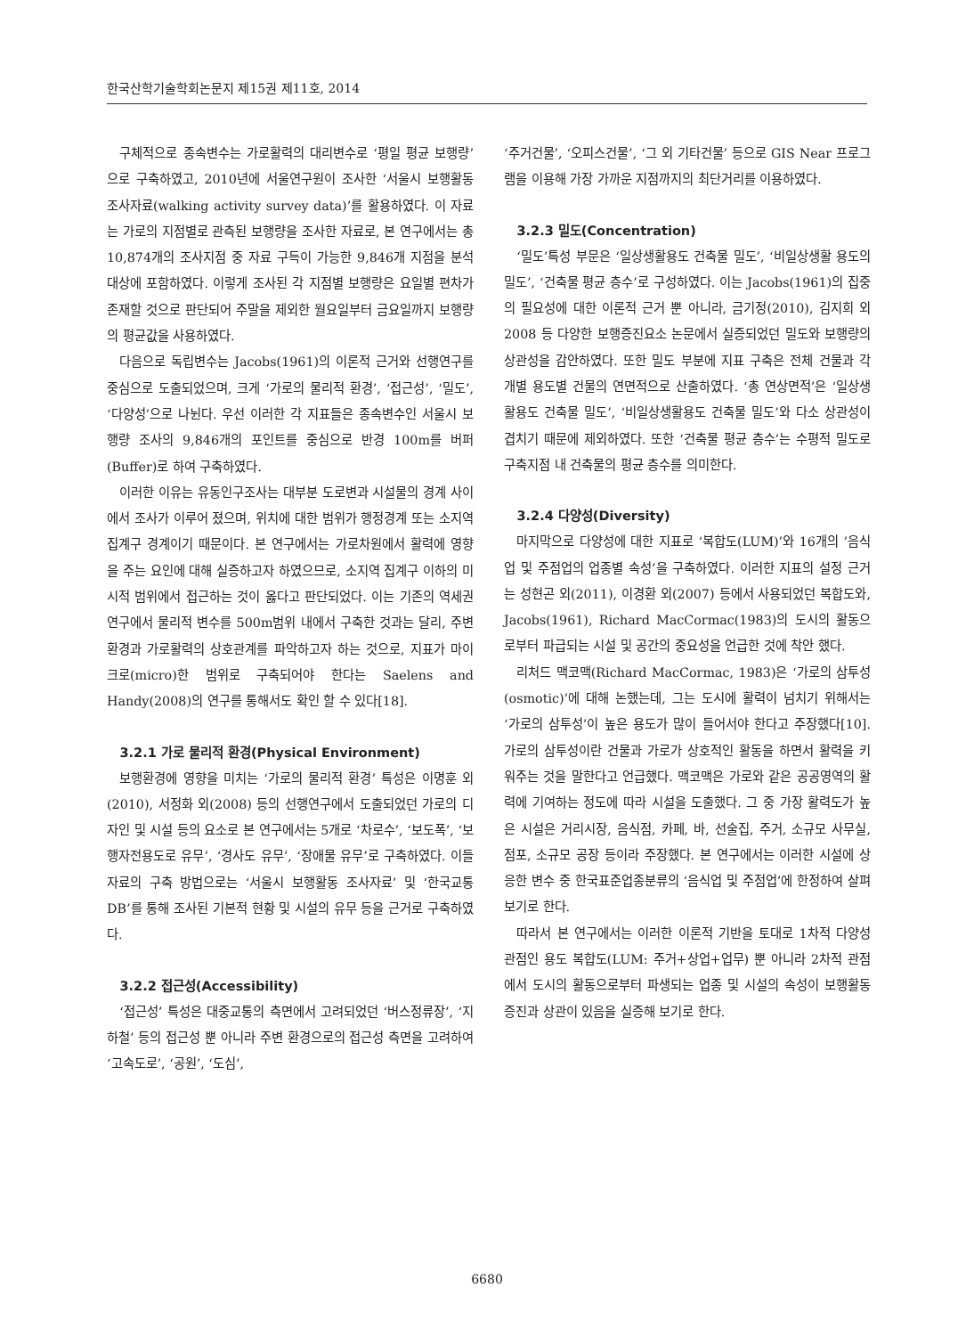한국산학기술학회논문지 제15권 제11호, 2014
구체적으로 종속변수는 가로활력의 대리변수로 ‘평일 평균 보행량’으로 구축하였고, 2010년에 서울연구원이 조사한 ‘서울시 보행활동 조사자료(walking activity survey data)’를 활용하였다. 이 자료는 가로의 지점별로 관측된 보행량을 조사한 자료로, 본 연구에서는 총 10,874개의 조사지점 중 자료 구득이 가능한 9,846개 지점을 분석대상에 포함하였다. 이렇게 조사된 각 지점별 보행량은 요일별 편차가 존재할 것으로 판단되어 주말을 제외한 월요일부터 금요일까지 보행량의 평균값을 사용하였다.
다음으로 독립변수는 Jacobs(1961)의 이론적 근거와 선행연구를 중심으로 도출되었으며, 크게 ‘가로의 물리적 환경’, ‘접근성’, ‘밀도’, ‘다양성’으로 나뉜다. 우선 이러한 각 지표들은 종속변수인 서울시 보행량 조사의 9,846개의 포인트를 중심으로 반경 100m를 버퍼(Buffer)로 하여 구축하였다.
이러한 이유는 유동인구조사는 대부분 도로변과 시설물의 경계 사이에서 조사가 이루어 졌으며, 위치에 대한 범위가 행정경계 또는 소지역 집계구 경계이기 때문이다. 본 연구에서는 가로차원에서 활력에 영향을 주는 요인에 대해 실증하고자 하였으므로, 소지역 집계구 이하의 미시적 범위에서 접근하는 것이 옳다고 판단되었다. 이는 기존의 역세권 연구에서 물리적 변수를 500m범위 내에서 구축한 것과는 달리, 주변 환경과 가로활력의 상호관계를 파악하고자 하는 것으로, 지표가 마이크로(micro)한 범위로 구축되어야 한다는 Saelens and Handy(2008)의 연구를 통해서도 확인 할 수 있다[18].
3.2.1 가로 물리적 환경(Physical Environment)
보행환경에 영향을 미치는 ‘가로의 물리적 환경’ 특성은 이명훈 외(2010), 서정화 외(2008) 등의 선행연구에서 도출되었던 가로의 디자인 및 시설 등의 요소로 본 연구에서는 5개로 ‘차로수’, ‘보도폭’, ‘보행자전용도로 유무’, ‘경사도 유무’, ‘장애물 유무’로 구축하였다. 이들 자료의 구축 방법으로는 ‘서울시 보행활동 조사자료’ 및 ‘한국교통DB’를 통해 조사된 기본적 현황 및 시설의 유무 등을 근거로 구축하였다.
3.2.2 접근성(Accessibility)
‘접근성’ 특성은 대중교통의 측면에서 고려되었던 ‘버스정류장’, ‘지하철’ 등의 접근성 뿐 아니라 주변 환경으로의 접근성 측면을 고려하여 ‘고속도로’, ‘공원’, ‘도심’,
‘주거건물’, ‘오피스건물’, ‘그 외 기타건물’ 등으로 GIS Near 프로그램을 이용해 가장 가까운 지점까지의 최단거리를 이용하였다.
3.2.3 밀도(Concentration)
‘밀도’특성 부문은 ‘일상생활용도 건축물 밀도’, ‘비일상생활 용도의 밀도’, ‘건축물 평균 층수’로 구성하였다. 이는 Jacobs(1961)의 집중의 필요성에 대한 이론적 근거 뿐 아니라, 금기정(2010), 김지희 외 2008 등 다양한 보행증진요소 논문에서 실증되었던 밀도와 보행량의 상관성을 감안하였다. 또한 밀도 부분에 지표 구축은 전체 건물과 각 개별 용도별 건물의 연면적으로 산출하였다. ‘총 연상면적’은 ‘일상생활용도 건축물 밀도’, ‘비일상생활용도 건축물 밀도’와 다소 상관성이 겹치기 때문에 제외하였다. 또한 ‘건축물 평균 층수’는 수평적 밀도로 구축지점 내 건축물의 평균 층수를 의미한다.
3.2.4 다양성(Diversity)
마지막으로 다양성에 대한 지표로 ‘복합도(LUM)’와 16개의 ’음식업 및 주점업의 업종별 속성’을 구축하였다. 이러한 지표의 설정 근거는 성현곤 외(2011), 이경환 외(2007) 등에서 사용되었던 복합도와, Jacobs(1961), Richard MacCormac(1983)의 도시의 활동으로부터 파급되는 시설 및 공간의 중요성을 언급한 것에 착안 했다.
리처드 맥코맥(Richard MacCormac, 1983)은 ‘가로의 삼투성(osmotic)’에 대해 논했는데, 그는 도시에 활력이 넘치기 위해서는 ‘가로의 삼투성’이 높은 용도가 많이 들어서야 한다고 주장했다[10]. 가로의 삼투성이란 건물과 가로가 상호적인 활동을 하면서 활력을 키워주는 것을 말한다고 언급했다. 맥코맥은 가로와 같은 공공영역의 활력에 기여하는 정도에 따라 시설을 도출했다. 그 중 가장 활력도가 높은 시설은 거리시장, 음식점, 카페, 바, 선술집, 주거, 소규모 사무실, 점포, 소규모 공장 등이라 주장했다. 본 연구에서는 이러한 시설에 상응한 변수 중 한국표준업종분류의 ‘음식업 및 주점업’에 한정하여 살펴보기로 한다.
따라서 본 연구에서는 이러한 이론적 기반을 토대로 1차적 다양성 관점인 용도 복합도(LUM: 주거+상업+업무) 뿐 아니라 2차적 관점에서 도시의 활동으로부터 파생되는 업종 및 시설의 속성이 보행활동증진과 상관이 있음을 실증해 보기로 한다.
6680